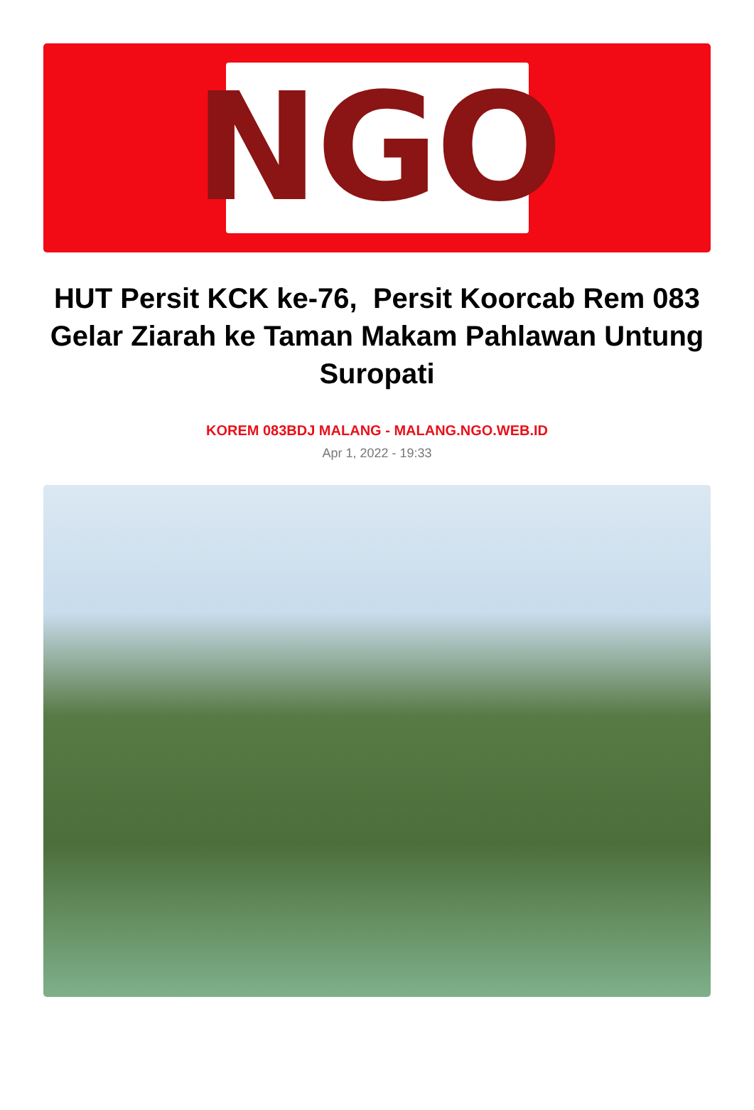NGO
HUT Persit KCK ke-76, Persit Koorcab Rem 083 Gelar Ziarah ke Taman Makam Pahlawan Untung Suropati
KOREM 083BDJ MALANG - MALANG.NGO.WEB.ID
Apr 1, 2022 - 19:33